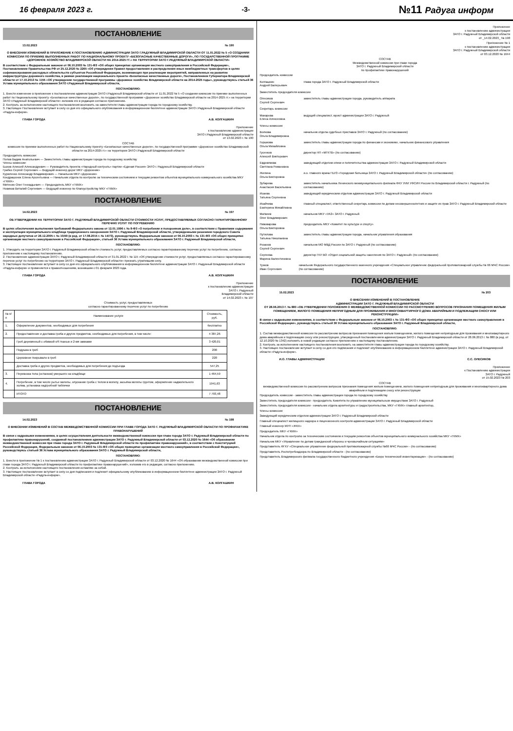16 февраля 2023 г. -3- №11 Радуга информ
ПОСТАНОВЛЕНИЕ
13.02.2023 № 190
О ВНЕСЕНИИ ИЗМЕНЕНИЙ В ПРИЛОЖЕНИЕ К ПОСТАНОВЛЕНИЮ АДМИНИСТРАЦИИ ЗАТО Г.РАДУЖНЫЙ ВЛАДИМИРСКОЙ ОБЛАСТИ ОТ 11.01.2022 № 5 «О СОЗДАНИИ КОМИССИИ ПО ПРИЕМКЕ ВЫПОЛНЕННЫХ РАБОТ ПО НАЦИОНАЛЬНОМУ ПРОЕКТУ «БЕЗОПАСНЫЕ КАЧЕСТВЕННЫЕ ДОРОГИ», ПО ГОСУДАРСТВЕННОЙ ПРОГРАММЕ «ДОРОЖНОЕ ХОЗЯЙСТВО ВЛАДИМИРСКОЙ ОБЛАСТИ НА 2014-2025 ГГ.» НА ТЕРРИТОРИИ ЗАТО Г.РАДУЖНЫЙ ВЛАДИМИРСКОЙ ОБЛАСТИ»
В соответствии с Федеральным законом от 06.10.2003 № 131-ФЗ «Об общих принципах организации местного самоуправления в Российской Федерации», Постановлением Правительства РФ от 25.12.2020 № 2265 «Об утверждении Правил предоставления и распределения иных межбюджетных трансфертов в целях софинансирования расходных обязательств субъектов Российской Федерации, возникающих при реализации мероприятий, направленных на развитие инфраструктуры дорожного хозяйства, в рамках реализации национального проекта «Безопасные качественные дороги», Постановлением Губернатора Владимирской области от 17.10.2013 № 1155 «Об утверждении государственной программы «Дорожное хозяйство Владимирской области на 2014-2025 годы», руководствуясь статьей 36 Устава муниципального образования ЗАТО г.Радужный Владимирской области,
ПОСТАНОВЛЯЮ:
1. Внести изменение в приложение к постановлению администрации ЗАТО г.Радужный Владимирской области от 11.01.2022 № 5 «О создании комиссии по приемке выполненных работ по Национальному проекту «Безопасные качественные дороги», по государственной программе «Дорожное хозяйство Владимирской области на 2014-2025 гг.» на территории ЗАТО г.Радужный Владимирской области» изложив его в редакции согласно приложению.
2. Контроль за исполнением настоящего постановления возложить на заместителя главы администрации города по городскому хозяйству.
3. Настоящее Постановление вступает в силу со дня его официального опубликования в информационном бюллетене администрации ЗАТО г.Радужный Владимирской области «Радуга-информ».
ГЛАВА ГОРОДА А.В. КОЛГАШКИН
Приложение
к постановлению администрации
ЗАТО г.Радужный Владимирской области
от 13.02.2023 г. № 190
СОСТАВ
комиссии по приемке выполненных работ по Национальному проекту «Безопасные качественные дороги», по государственной программе «Дорожное хозяйство Владимирской области на 2014-2025 гг.» на территории ЗАТО г.Радужный Владимирской области
Председатель комиссии:
Попов Вадим Анатольевич — Заместитель главы администрации города по городскому хозяйству
Члены комиссии:
Быков Алексей Александрович — Руководитель проекта «Народный контроль» партии «Единая Россия» ЗАТО г. Радужный Владимирской области
Грабко Сергей Сергеевич — Ведущий инженер дорог МКУ «Дорожник»
Куриленко Александр Владимирович — Начальник МКУ «Дорожник»
Кондрашонок Елена Арсентьевна — Начальник отдела по контролю за техническим состоянием и текущим ремонтом объектов муниципального коммунального хозяйства МКУ «ГКМХ»
Митенин Олег Геннадьевич — Председатель МКУ «ГКМХ»
Новиков Виталий Сергеевич — Ведущий инженер по благоустройству МКУ «ГКМХ»
ПОСТАНОВЛЕНИЕ
14.02.2023 № 197
ОБ УТВЕРЖДЕНИИ НА ТЕРРИТОРИИ ЗАТО Г. РАДУЖНЫЙ ВЛАДИМИРСКОЙ ОБЛАСТИ СТОИМОСТИ УСЛУГ, ПРЕДОСТАВЛЯЕМЫХ СОГЛАСНО ГАРАНТИРОВАННОМУ ПЕРЕЧНЮ УСЛУГ ПО ПОГРЕБЕНИЮ
В целях обеспечения выполнения требований Федерального закона от 12.01.1996 г. № 8-ФЗ «О погребении и похоронном деле», в соответствии с Правилами содержания и эксплуатации муниципального кладбища традиционного захоронения ЗАТО г. Радужный Владимирской области, утвержденными решением городского Совета народных депутатов от 26.12.2005 г. № 10/49 (в ред. от 17.08.2015 г. № 14/73), руководствуясь Федеральным законом от 06.10.2003 г. № 131-ФЗ «Об общих принципах организации местного самоуправления в Российской Федерации», статьей 36 Устава муниципального образования ЗАТО г. Радужный Владимирской области,
ПОСТАНОВЛЯЮ:
1. Утвердить на территории ЗАТО г. Радужный Владимирской области стоимость услуг, предоставляемых согласно гарантированному перечню услуг по погребению, согласно приложению к настоящему постановлению.
2. Постановление администрации ЗАТО г. Радужный Владимирской области от 31.01.2022 г. № 115 «Об утверждении стоимости услуг, предоставляемых согласно гарантированному перечню услуг по погребению на территории ЗАТО г. Радужный Владимирской области» признать утратившим силу.
3. Настоящее постановление вступает в силу со дня его официального опубликования в информационном бюллетене администрации ЗАТО г. Радужный Владимирской области «Радуга-информ» и применяется к правоотношениям, возникшим с 01 февраля 2023 года.
ГЛАВА ГОРОДА А.В. КОЛГАШКИН
Приложение
к постановлению администрации
ЗАТО г. Радужный
Владимирской области
от 14.02.2023 г. № 197
Стоимость услуг, предоставляемых
согласно гарантированному перечню услуг по погребению
| № п/п | Наименование услуги | Стоимость, руб. |
| 1. | Оформление документов, необходимых для погребения | бесплатно |
| 2. | Предоставление и доставка гроба и других предметов, необходимых для погребения, в том числе: | 4 387,26 |
| | Гроб деревянный с обивкой х/б тканью и 2-мя замками | 3 420,01 |
| | Подушка в гроб | 200 |
| | Церковное покрывало в гроб | 220 |
| | Доставка гроба и других предметов, необходимых для погребения до подъезда | 547,25 |
| 3. | Перевозка тела (останков) умершего на кладбище | 1 464,59 |
| 4. | Погребение, в том числе рытье могилы, опускание гроба с телом в могилу, засыпка могилы грунтом, оформление надмогильного холма, установка надгробной таблички | 1941,63 |
| | ИТОГО | 7 793,48 |
ПОСТАНОВЛЕНИЕ
14.02.2023 № 198
О ВНЕСЕНИИ ИЗМЕНЕНИЙ В СОСТАВ МЕЖВЕДОМСТВЕННОЙ КОМИССИИ ПРИ ГЛАВЕ ГОРОДА ЗАТО Г. РАДУЖНЫЙ ВЛАДИМИРСКОЙ ОБЛАСТИ ПО ПРОФИЛАКТИКЕ ПРАВОНАРУШЕНИЙ
В связи с кадровыми изменениями, в целях осуществления деятельности межведомственной комиссии при главе города ЗАТО г. Радужный Владимирской области по профилактике правонарушений, созданной постановлением администрации ЗАТО г. Радужный Владимирской области от 03.12.2020 № 1644 «Об образовании межведомственной комиссии при главе города ЗАТО г. Радужный Владимирской области по профилактике правонарушений», в соответствии с Конституцией Российской Федерации, Федеральным законом от 06.10.2003 № 131-ФЗ «Об общих принципах организации местного самоуправления в Российской Федерации», руководствуясь статьей 36 Устава муниципального образования ЗАТО г. Радужный Владимирской области,
ПОСТАНОВЛЯЮ:
1. Внести в приложение № 1 к постановлению администрации ЗАТО г. Радужный Владимирской области от 03.12.2020 № 1644 «Об образовании межведомственной комиссии при главе города ЗАТО г. Радужный Владимирской области по профилактике правонарушений», изложив его в редакции, согласно приложению.
2. Контроль за исполнением настоящего постановления оставляю за собой.
3. Настоящее постановление вступает в силу со дня подписания и подлежит официальному опубликованию в информационном бюллетене администрации ЗАТО г. Радужный Владимирской области «Радуга-информ».
ГЛАВА ГОРОДА А.В. КОЛГАШКИН
Приложение
к постановлению администрации
ЗАТО г. Радужный Владимирской области
от _14.02.2023_ № 198
Приложение № 1
к постановлению администрации
ЗАТО г. Радужный Владимирской области
от 03.12.2020 № 1644
СОСТАВ
Межведомственной комиссии при главе города
ЗАТО г. Радужный Владимирской области
по профилактике правонарушений
Председатель комиссии
Колгашкин
Андрей Валерьевич
глава города ЗАТО г. Радужный Владимирской области
Заместитель председателя комиссии
Олесиков
Сергей Сергеевич
заместитель главы администрации города, руководитель аппарата
Секретарь комиссии
Макарова
Елена Алексеевна
ведущий специалист, юрист администрации ЗАТО г. Радужный
Члены комиссии:
Волкова
Ольга Владимировна
начальник отдела судебных приставов ЗАТО г. Радужный (по согласованию)
Горшкова
Ольга Михайловна
заместитель главы администрации города по финансам и экономике, начальник финансового управления
Гусенков
Алексей Викторович
директор НП «МГКТВ» (по согласованию)
Евдокимова
Светлана Романовна
заведующий отделом опеки и попечительства администрации ЗАТО г. Радужный Владимирской области
Жилина
Ольга Викторовна
и.о. главного врача ГБУЗ «Городская больница ЗАТО г. Радужный Владимирской области» (по согласованию)
Зубарева
Анастасия Васильевна
заместитель начальника Ленинского межмуниципального филиала ФКУ УИИ УФСИН России по Владимирской области г. Радужный (по согласованию)
Исаева
Татьяна Сергеевна
заведующий юридическим отделом администрации ЗАТО г. Радужный Владимирской области
Исайчева
Екатерина Михайловна
главный специалист, ответственный секретарь комиссии по делам несовершеннолетних и защите их прав ЗАТО г. Радужный Владимирской области
Матвеев
Олег Владимирович
начальник МКУ «УАЗ» ЗАТО г. Радужный
Пивоварова
Ольга Викторовна
председатель МКУ «Комитет по культуре и спорту»
Путилова
Татьяна Николаевна
заместитель главы администрации города, начальник управления образования
Розанов
Сергей Сергеевич
начальник МО МВД России по ЗАТО г. Радужный (по согласованию)
Сергеева
Марина Валентиновна
директор ГКУ ВО «Отдел социальной защиты населения по ЗАТО г. Радужный» (по согласованию)
Тузков
Иван Сергеевич
начальник Федерального государственного казенного учреждения «Специальное управление федеральной противопожарной службы № 66 МЧС России» (по согласованию)
ПОСТАНОВЛЕНИЕ
15.02.2023 № 203
О ВНЕСЕНИИ ИЗМЕНЕНИЙ В ПОСТАНОВЛЕНИЕ
АДМИНИСТРАЦИИ ЗАТО Г. РАДУЖНЫЙ ВЛАДИМИРСКОЙ ОБЛАСТИ
ОТ 28.06.2013 Г. № 880 «ОБ УТВЕРЖДЕНИИ ПОЛОЖЕНИЯ О МЕЖВЕДОМСТВЕННОЙ КОМИССИИ ПО РАССМОТРЕНИЮ ВОПРОСОВ ПРИЗНАНИЯ ПОМЕЩЕНИЯ ЖИЛЫМ ПОМЕЩЕНИЕМ, ЖИЛОГО ПОМЕЩЕНИЯ НЕПРИГОДНЫМ ДЛЯ ПРОЖИВАНИЯ И МНОГОКВАРТИРНОГО ДОМА АВАРИЙНЫМ И ПОДЛЕЖАЩИМ СНОСУ ИЛИ РЕКОНСТРУКЦИИ»
В связи с кадровыми изменениями, в соответствии с Федеральным законом от 06.10.2003 г. № 131-ФЗ «Об общих принципах организации местного самоуправления в Российской Федерации», руководствуясь статьей 36 Устава муниципального образования ЗАТО г. Радужный Владимирской области,
ПОСТАНОВЛЯЮ:
1. Состав межведомственной комиссии по рассмотрению вопросов признания помещения жилым помещением, жилого помещения непригодным для проживания и многоквартирного дома аварийным и подлежащим сносу или реконструкции, утвержденный постановлением администрации ЗАТО г. Радужный Владимирской области от 28.06.2013 г. № 880 (в ред. от 12.10.2020 № 1342) изложить в новой редакции согласно приложению к настоящему постановлению.
2. Контроль за исполнением настоящего постановления возложить на заместителя главы администрации города по городскому хозяйству.
3. Настоящее постановление вступает в силу со дня его подписания и подлежит опубликованию в информационном бюллетене администрации ЗАТО г. Радужный Владимирской области «Радуга-информ».
И.О. ГЛАВЫ АДМИНИСТРАЦИИ С.С. ОЛЕСИКОВ
Приложение
к Постановлению администрации
ЗАТО г. Радужный
от 15.02.2023 № 203
СОСТАВ
межведомственной комиссии по рассмотрению вопросов признания помещения жилым помещением, жилого помещения непригодным для проживания и многоквартирного дома аварийным и подлежащим сносу или реконструкции
Председатель комиссии - заместитель главы администрации города по городскому хозяйству
Заместитель председателя комиссии - председатель Комитета по управлению муниципальным имуществом ЗАТО г. Радужный
Заместитель председателя комиссии - начальник отдела архитектуры и градостроительства, МКУ «ГКМХ» главный архитектор,
Члены комиссии:
Заведующий юридическим отделом администрации ЗАТО г. Радужный Владимирской области
Главный специалист жилищного надзора и лицензионного контроля администрации ЗАТО г. Радужный Владимирской области
Главный инженер МУП «ЖКХ»
Председатель МКУ «ГКМХ»
Начальник отдела по контролю за техническим состоянием и текущим ремонтом объектов муниципального коммунального хозяйства МКУ «ГКМХ»
Начальник МКУ «Управление по делам гражданской обороны и чрезвычайным ситуациям»
Представитель ФГКУ «Специальное управление федеральной противопожарной службы №66 МЧС России» - (по согласованию)
Представитель Роспотребнадзора по Владимирской области - (по согласованию)
Представитель Владимирского филиала государственного бюджетного учреждения «Бюро технической инвентаризации» - (по согласованию)